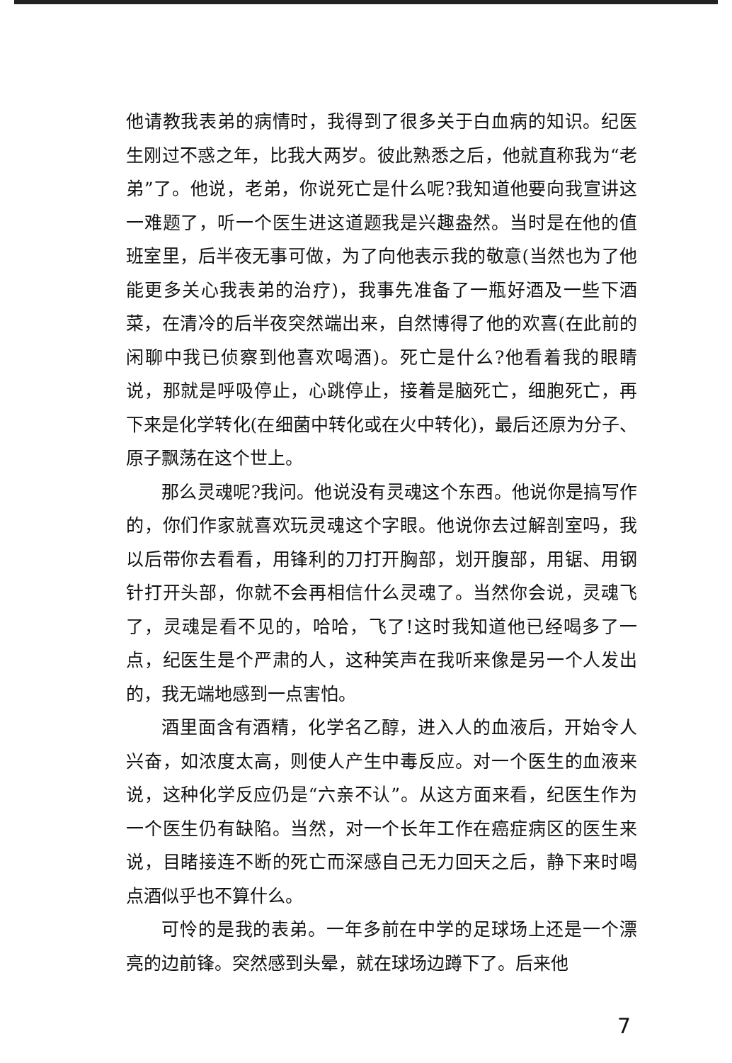他请教我表弟的病情时，我得到了很多关于白血病的知识。纪医生刚过不惑之年，比我大两岁。彼此熟悉之后，他就直称我为“老弟”了。他说，老弟，你说死亡是什么呢?我知道他要向我宣讲这一难题了，听一个医生进这道题我是兴趣盎然。当时是在他的值班室里，后半夜无事可做，为了向他表示我的敬意(当然也为了他能更多关心我表弟的治疗)，我事先准备了一瓶好酒及一些下酒菜，在清冷的后半夜突然端出来，自然博得了他的欢喜(在此前的闲聊中我已侦察到他喜欢喝酒)。死亡是什么?他看着我的眼睛说，那就是呼吸停止，心跳停止，接着是脑死亡，细胞死亡，再下来是化学转化(在细菌中转化或在火中转化)，最后还原为分子、原子飘荡在这个世上。
那么灵魂呢?我问。他说没有灵魂这个东西。他说你是搞写作的，你们作家就喜欢玩灵魂这个字眼。他说你去过解剖室吗，我以后带你去看看，用锋利的刀打开胸部，划开腹部，用锯、用钢针打开头部，你就不会再相信什么灵魂了。当然你会说，灵魂飞了，灵魂是看不见的，哈哈，飞了!这时我知道他已经喝多了一点，纪医生是个严肃的人，这种笑声在我听来像是另一个人发出的，我无端地感到一点害怕。
酒里面含有酒精，化学名乙醇，进入人的血液后，开始令人兴奋，如浓度太高，则使人产生中毒反应。对一个医生的血液来说，这种化学反应仍是“六亲不认”。从这方面来看，纪医生作为一个医生仍有缺陷。当然，对一个长年工作在癌症病区的医生来说，目睹接连不断的死亡而深感自己无力回天之后，静下来时喝点酒似乎也不算什么。
可怜的是我的表弟。一年多前在中学的足球场上还是一个漂亮的边前锋。突然感到头晕，就在球场边蹲下了。后来他
7